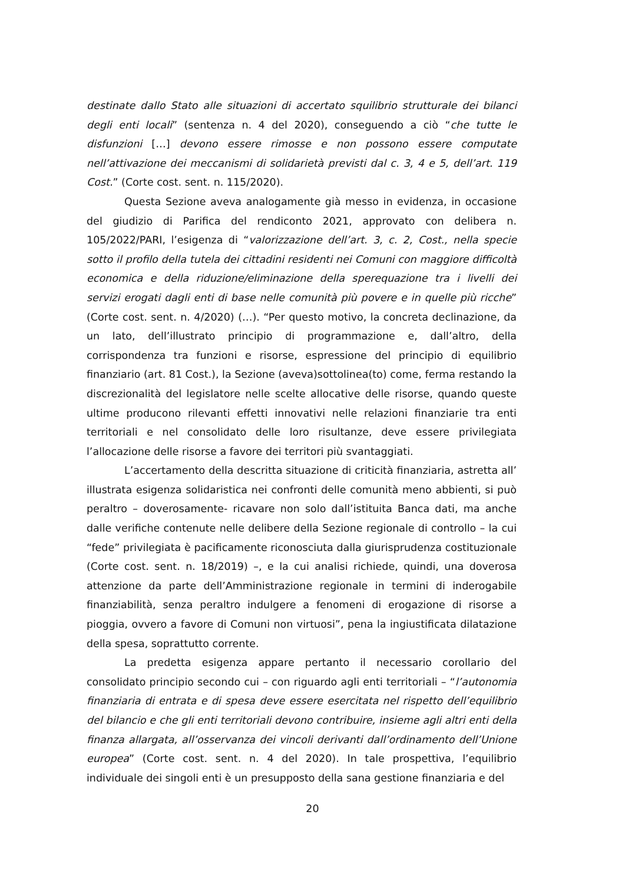destinate dallo Stato alle situazioni di accertato squilibrio strutturale dei bilanci degli enti locali” (sentenza n. 4 del 2020), conseguendo a ciò “che tutte le disfunzioni […] devono essere rimosse e non possono essere computate nell’attivazione dei meccanismi di solidarietà previsti dal c. 3, 4 e 5, dell’art. 119 Cost.” (Corte cost. sent. n. 115/2020).
Questa Sezione aveva analogamente già messo in evidenza, in occasione del giudizio di Parifica del rendiconto 2021, approvato con delibera n. 105/2022/PARI, l’esigenza di “valorizzazione dell’art. 3, c. 2, Cost., nella specie sotto il profilo della tutela dei cittadini residenti nei Comuni con maggiore difficoltà economica e della riduzione/eliminazione della sperequazione tra i livelli dei servizi erogati dagli enti di base nelle comunità più povere e in quelle più ricche” (Corte cost. sent. n. 4/2020) (…). “Per questo motivo, la concreta declinazione, da un lato, dell’illustrato principio di programmazione e, dall’altro, della corrispondenza tra funzioni e risorse, espressione del principio di equilibrio finanziario (art. 81 Cost.), la Sezione (aveva)sottolinea(to) come, ferma restando la discrezionalità del legislatore nelle scelte allocative delle risorse, quando queste ultime producono rilevanti effetti innovativi nelle relazioni finanziarie tra enti territoriali e nel consolidato delle loro risultanze, deve essere privilegiata l’allocazione delle risorse a favore dei territori più svantaggiati.
L’accertamento della descritta situazione di criticità finanziaria, astretta all’ illustrata esigenza solidaristica nei confronti delle comunità meno abbienti, si può peraltro – doverosamente- ricavare non solo dall’istituita Banca dati, ma anche dalle verifiche contenute nelle delibere della Sezione regionale di controllo – la cui “fede” privilegiata è pacificamente riconosciuta dalla giurisprudenza costituzionale (Corte cost. sent. n. 18/2019) –, e la cui analisi richiede, quindi, una doverosa attenzione da parte dell’Amministrazione regionale in termini di inderogabile finanziabilità, senza peraltro indulgere a fenomeni di erogazione di risorse a pioggia, ovvero a favore di Comuni non virtuosi”, pena la ingiustificata dilatazione della spesa, soprattutto corrente.
La predetta esigenza appare pertanto il necessario corollario del consolidato principio secondo cui – con riguardo agli enti territoriali – “l’autonomia finanziaria di entrata e di spesa deve essere esercitata nel rispetto dell’equilibrio del bilancio e che gli enti territoriali devono contribuire, insieme agli altri enti della finanza allargata, all’osservanza dei vincoli derivanti dall’ordinamento dell’Unione europea” (Corte cost. sent. n. 4 del 2020). In tale prospettiva, l’equilibrio individuale dei singoli enti è un presupposto della sana gestione finanziaria e del
20